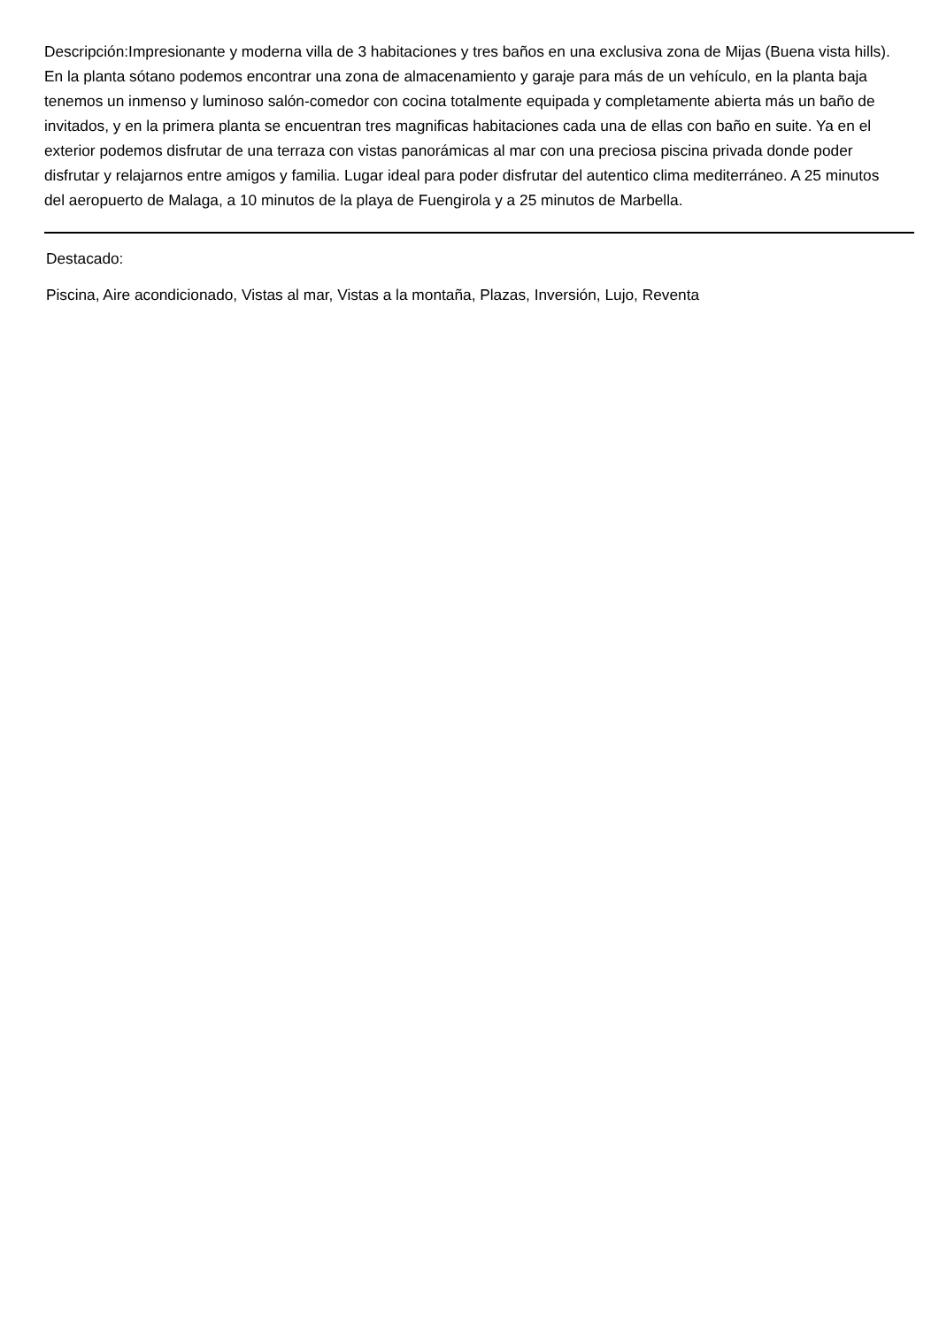Descripción:Impresionante y moderna villa de 3 habitaciones y tres baños en una exclusiva zona de Mijas (Buena vista hills). En la planta sótano podemos encontrar una zona de almacenamiento y garaje para más de un vehículo, en la planta baja tenemos un inmenso y luminoso salón-comedor con cocina totalmente equipada y completamente abierta más un baño de invitados, y en la primera planta se encuentran tres magnificas habitaciones cada una de ellas con baño en suite. Ya en el exterior podemos disfrutar de una terraza con vistas panorámicas al mar con una preciosa piscina privada donde poder disfrutar y relajarnos entre amigos y familia. Lugar ideal para poder disfrutar del autentico clima mediterráneo. A 25 minutos del aeropuerto de Malaga, a 10 minutos de la playa de Fuengirola y a 25 minutos de Marbella.
Destacado:
Piscina, Aire acondicionado, Vistas al mar, Vistas a la montaña, Plazas, Inversión, Lujo, Reventa